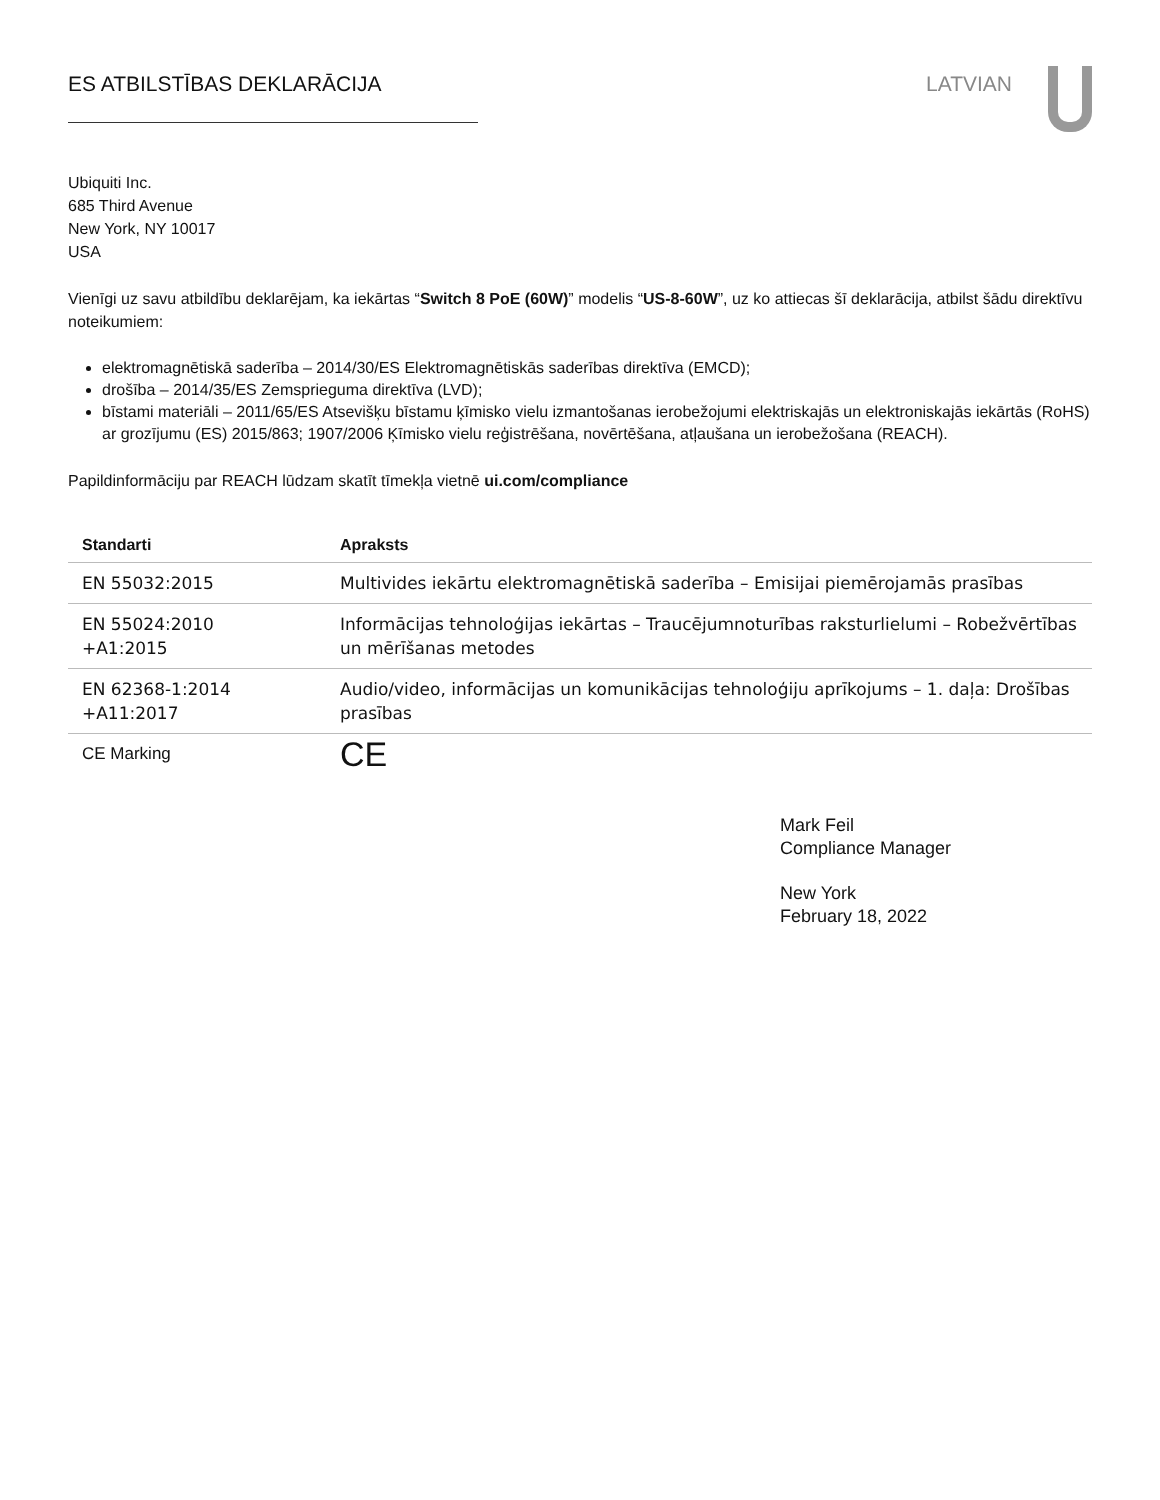ES ATBILSTĪBAS DEKLARĀCIJA LATVIAN
Ubiquiti Inc.
685 Third Avenue
New York, NY 10017
USA
Vienīgi uz savu atbildību deklarējam, ka iekārtas “Switch 8 PoE (60W)” modelis “US-8-60W”, uz ko attiecas šī deklarācija, atbilst šādu direktīvu noteikumiem:
elektromagnētiskā saderība – 2014/30/ES Elektromagnētiskās saderības direktīva (EMCD);
drošība – 2014/35/ES Zemsprieguma direktīva (LVD);
bīstami materiāli – 2011/65/ES Atsevišķu bīstamu ķīmisko vielu izmantošanas ierobežojumi elektriskajās un elektroniskajās iekārtās (RoHS) ar grozījumu (ES) 2015/863; 1907/2006 Ķīmisko vielu reģistrēšana, novērtēšana, atļaušana un ierobežošana (REACH).
Papildinformāciju par REACH lūdzam skatīt tīmekļa vietnē ui.com/compliance
| Standarti | Apraksts |
| --- | --- |
| EN 55032:2015 | Multivides iekārtu elektromagnētiskā saderība – Emisijai piemērojamās prasības |
| EN 55024:2010 +A1:2015 | Informācijas tehnoloģijas iekārtas – Traucējumnoturības raksturlielumi – Robežvērtības un mērīšanas metodes |
| EN 62368-1:2014 +A11:2017 | Audio/video, informācijas un komunikācijas tehnoloģiju aprīkojums – 1. daļa: Drošības prasības |
| CE Marking | CE |
Mark Feil
Compliance Manager
New York
February 18, 2022